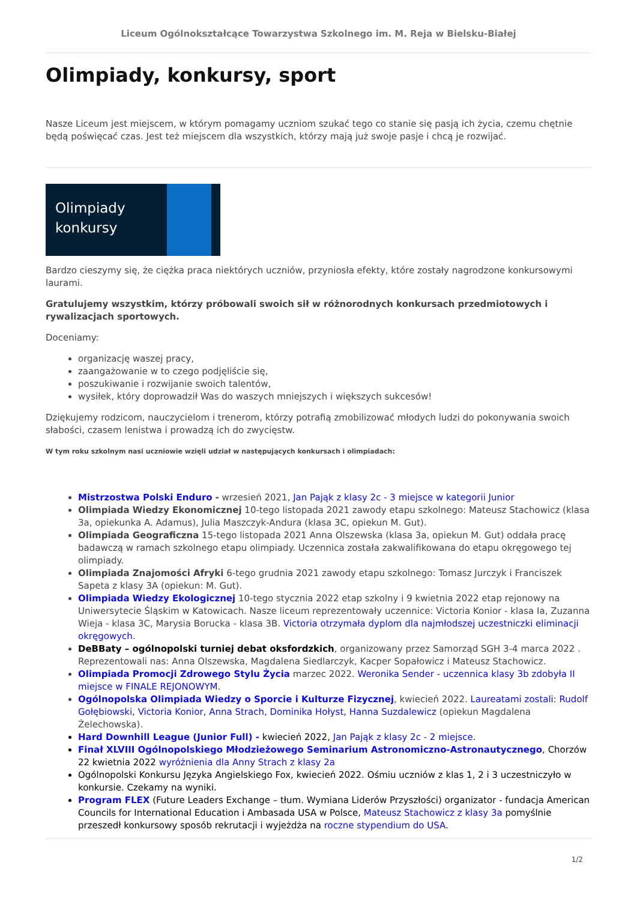Liceum Ogólnokształcące Towarzystwa Szkolnego im. M. Reja w Bielsku-Białej
Olimpiady, konkursy, sport
Nasze Liceum jest miejscem, w którym pomagamy uczniom szukać tego co stanie się pasją ich życia, czemu chętnie będą poświęcać czas. Jest też miejscem dla wszystkich, którzy mają już swoje pasje i chcą je rozwijać.
Olimpiady konkursy
Bardzo cieszymy się, że ciężka praca niektórych uczniów, przyniosła efekty, które zostały nagrodzone konkursowymi laurami.
Gratulujemy wszystkim, którzy próbowali swoich sił w różnorodnych konkursach przedmiotowych i rywalizacjach sportowych.
Doceniamy:
organizację waszej pracy,
zaangażowanie w to czego podjęliście się,
poszukiwanie i rozwijanie swoich talentów,
wysiłek, który doprowadził Was do waszych mniejszych i większych sukcesów!
Dziękujemy rodzicom, nauczycielom i trenerom, którzy potrafią zmobilizować młodych ludzi do pokonywania swoich słabości, czasem lenistwa i prowadzą ich do zwycięstw.
W tym roku szkolnym nasi uczniowie wzięli udział w następujących konkursach i olimpiadach:
Mistrzostwa Polski Enduro - wrzesień 2021, Jan Pająk z klasy 2c - 3 miejsce w kategorii Junior
Olimpiada Wiedzy Ekonomicznej 10-tego listopada 2021 zawody etapu szkolnego: Mateusz Stachowicz (klasa 3a, opiekunka A. Adamus), Julia Maszczyk-Andura (klasa 3C, opiekun M. Gut).
Olimpiada Geograficzna 15-tego listopada 2021 Anna Olszewska (klasa 3a, opiekun M. Gut) oddała pracę badawczą w ramach szkolnego etapu olimpiady. Uczennica została zakwalifikowana do etapu okręgowego tej olimpiady.
Olimpiada Znajomości Afryki 6-tego grudnia 2021 zawody etapu szkolnego: Tomasz Jurczyk i Franciszek Sapeta z klasy 3A (opiekun: M. Gut).
Olimpiada Wiedzy Ekologicznej 10-tego stycznia 2022 etap szkolny i 9 kwietnia 2022 etap rejonowy na Uniwersytecie Śląskim w Katowicach. Nasze liceum reprezentowały uczennice: Victoria Konior - klasa Ia, Zuzanna Wieja - klasa 3C, Marysia Borucka - klasa 3B. Victoria otrzymała dyplom dla najmłodszej uczestniczki eliminacji okręgowych.
DeBBaty – ogólnopolski turniej debat oksfordzkich, organizowany przez Samorząd SGH 3-4 marca 2022 . Reprezentowali nas: Anna Olszewska, Magdalena Siedlarczyk, Kacper Sopałowicz i Mateusz Stachowicz.
Olimpiada Promocji Zdrowego Stylu Życia marzec 2022. Weronika Sender - uczennica klasy 3b zdobyła II miejsce w FINALE REJONOWYM.
Ogólnopolska Olimpiada Wiedzy o Sporcie i Kulturze Fizycznej, kwiecień 2022. Laureatami zostali: Rudolf Gołębiowski, Victoria Konior, Anna Strach, Dominika Hołyst, Hanna Suzdalewicz (opiekun Magdalena Żelechowska).
Hard Downhill League (Junior Full) - kwiecień 2022, Jan Pająk z klasy 2c - 2 miejsce.
Finał XLVIII Ogólnopolskiego Młodzieżowego Seminarium Astronomiczno-Astronautycznego, Chorzów 22 kwietnia 2022 wyróżnienia dla Anny Strach z klasy 2a
Ogólnopolski Konkursu Języka Angielskiego Fox, kwiecień 2022. Ośmiu uczniów z klas 1, 2 i 3 uczestniczyło w konkursie. Czekamy na wyniki.
Program FLEX (Future Leaders Exchange – tłum. Wymiana Liderów Przyszłości) organizator - fundacja American Councils for International Education i Ambasada USA w Polsce, Mateusz Stachowicz z klasy 3a pomyślnie przeszedł konkursowy sposób rekrutacji i wyjeżdża na roczne stypendium do USA.
1/2